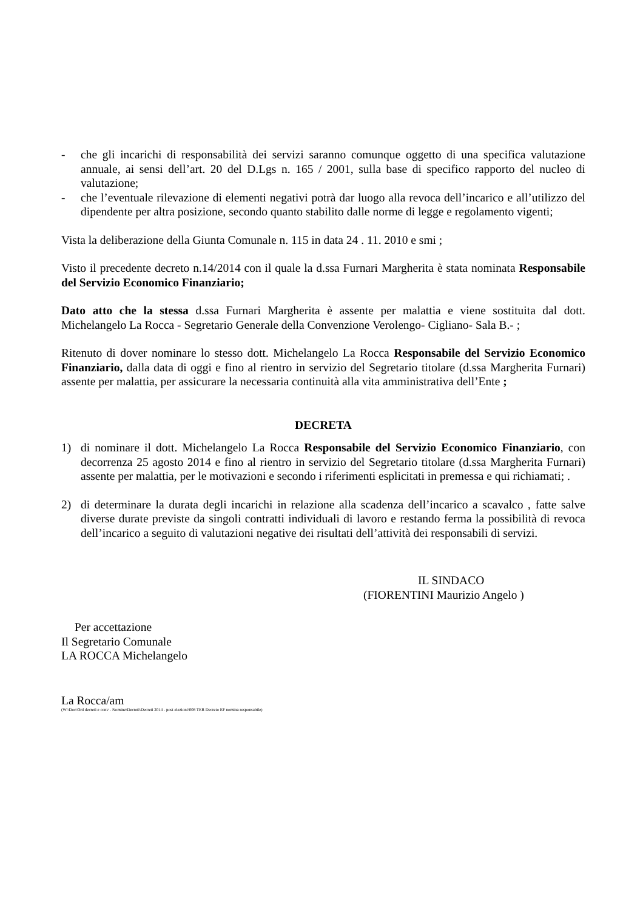- che gli incarichi di responsabilità dei servizi saranno comunque oggetto di una specifica valutazione annuale, ai sensi dell’art. 20 del D.Lgs n. 165 / 2001, sulla base di specifico rapporto del nucleo di valutazione;
- che l’eventuale rilevazione di elementi negativi potrà dar luogo alla revoca dell’incarico e all’utilizzo del dipendente per altra posizione, secondo quanto stabilito dalle norme di legge e regolamento vigenti;
Vista la deliberazione della Giunta Comunale n. 115 in data 24 . 11. 2010 e smi ;
Visto il precedente decreto n.14/2014 con il quale la d.ssa Furnari Margherita è stata nominata Responsabile del Servizio Economico Finanziario;
Dato atto che la stessa d.ssa Furnari Margherita è assente per malattia e viene sostituita dal dott. Michelangelo La Rocca - Segretario Generale della Convenzione Verolengo- Cigliano- Sala B.- ;
Ritenuto di dover nominare lo stesso dott. Michelangelo La Rocca Responsabile del Servizio Economico Finanziario, dalla data di oggi e fino al rientro in servizio del Segretario titolare (d.ssa Margherita Furnari) assente per malattia, per assicurare la necessaria continuità alla vita amministrativa dell’Ente ;
DECRETA
1) di nominare il dott. Michelangelo La Rocca Responsabile del Servizio Economico Finanziario, con decorrenza 25 agosto 2014 e fino al rientro in servizio del Segretario titolare (d.ssa Margherita Furnari) assente per malattia, per le motivazioni e secondo i riferimenti esplicitati in premessa e qui richiamati; .
2) di determinare la durata degli incarichi in relazione alla scadenza dell’incarico a scavalco , fatte salve diverse durate previste da singoli contratti individuali di lavoro e restando ferma la possibilità di revoca dell’incarico a seguito di valutazioni negative dei risultati dell’attività dei responsabili di servizi.
IL SINDACO
(FIORENTINI Maurizio Angelo )
Per accettazione
Il Segretario Comunale
LA ROCCA Michelangelo
La Rocca/am
(W:\Doc\Ord decreti e conv - Nomine\Decreti\Decreti 2014 - post elezioni\008 TER Decreto EF nomina responsabile)